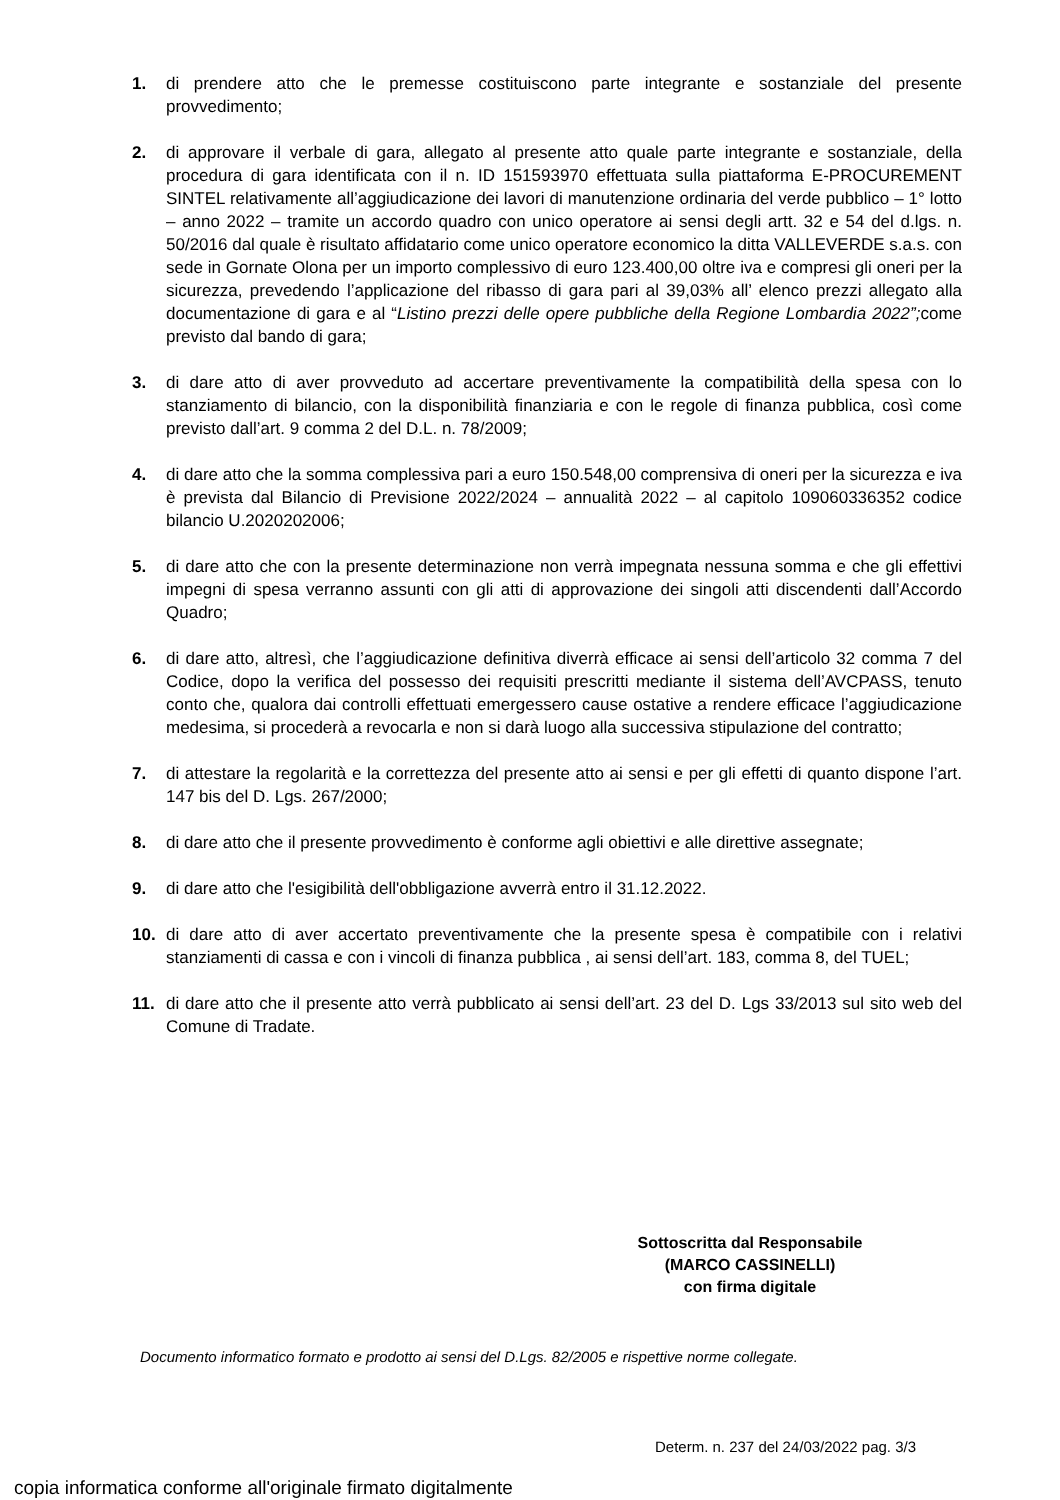1. di prendere atto che le premesse costituiscono parte integrante e sostanziale del presente provvedimento;
2. di approvare il verbale di gara, allegato al presente atto quale parte integrante e sostanziale, della procedura di gara identificata con il n. ID 151593970 effettuata sulla piattaforma E-PROCUREMENT SINTEL relativamente all’aggiudicazione dei lavori di manutenzione ordinaria del verde pubblico – 1° lotto – anno 2022 – tramite un accordo quadro con unico operatore ai sensi degli artt. 32 e 54 del d.lgs. n. 50/2016 dal quale è risultato affidatario come unico operatore economico la ditta VALLEVERDE s.a.s. con sede in Gornate Olona per un importo complessivo di euro 123.400,00 oltre iva e compresi gli oneri per la sicurezza, prevedendo l’applicazione del ribasso di gara pari al 39,03% all’ elenco prezzi allegato alla documentazione di gara e al “Listino prezzi delle opere pubbliche della Regione Lombardia 2022”; come previsto dal bando di gara;
3. di dare atto di aver provveduto ad accertare preventivamente la compatibilità della spesa con lo stanziamento di bilancio, con la disponibilità finanziaria e con le regole di finanza pubblica, così come previsto dall’art. 9 comma 2 del D.L. n. 78/2009;
4. di dare atto che la somma complessiva pari a euro 150.548,00 comprensiva di oneri per la sicurezza e iva è prevista dal Bilancio di Previsione 2022/2024 – annualità 2022 – al capitolo 109060336352 codice bilancio U.2020202006;
5. di dare atto che con la presente determinazione non verrà impegnata nessuna somma e che gli effettivi impegni di spesa verranno assunti con gli atti di approvazione dei singoli atti discendenti dall’Accordo Quadro;
6. di dare atto, altresì, che l’aggiudicazione definitiva diverrà efficace ai sensi dell’articolo 32 comma 7 del Codice, dopo la verifica del possesso dei requisiti prescritti mediante il sistema dell’AVCPASS, tenuto conto che, qualora dai controlli effettuati emergessero cause ostative a rendere efficace l’aggiudicazione medesima, si procederà a revocarla e non si darà luogo alla successiva stipulazione del contratto;
7. di attestare la regolarità e la correttezza del presente atto ai sensi e per gli effetti di quanto dispone l’art. 147 bis del D. Lgs. 267/2000;
8. di dare atto che il presente provvedimento è conforme agli obiettivi e alle direttive assegnate;
9. di dare atto che l'esigibilità dell'obbligazione avverrà entro il 31.12.2022.
10. di dare atto di aver accertato preventivamente che la presente spesa è compatibile con i relativi stanziamenti di cassa e con i vincoli di finanza pubblica , ai sensi dell’art. 183, comma 8, del TUEL;
11. di dare atto che il presente atto verrà pubblicato ai sensi dell’art. 23 del D. Lgs 33/2013 sul sito web del Comune di Tradate.
Sottoscritta dal Responsabile
(MARCO CASSINELLI)
con firma digitale
Documento informatico formato e prodotto ai sensi del D.Lgs. 82/2005 e rispettive norme collegate.
Determ. n. 237 del 24/03/2022 pag. 3/3
copia informatica conforme all'originale firmato digitalmente